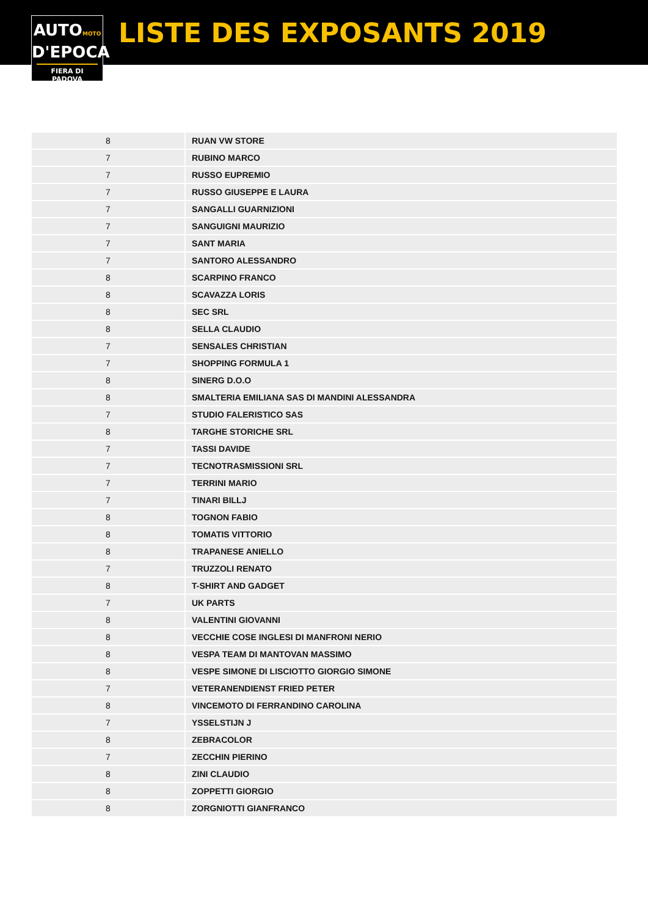AUTOMOTO
D'EPOCA
FIERA DI PADOVA
LISTE DES EXPOSANTS 2019
| 8 | RUAN VW STORE |
| 7 | RUBINO MARCO |
| 7 | RUSSO EUPREMIO |
| 7 | RUSSO GIUSEPPE E LAURA |
| 7 | SANGALLI GUARNIZIONI |
| 7 | SANGUIGNI MAURIZIO |
| 7 | SANT MARIA |
| 7 | SANTORO ALESSANDRO |
| 8 | SCARPINO FRANCO |
| 8 | SCAVAZZA LORIS |
| 8 | SEC SRL |
| 8 | SELLA CLAUDIO |
| 7 | SENSALES CHRISTIAN |
| 7 | SHOPPING FORMULA 1 |
| 8 | SINERG D.O.O |
| 8 | SMALTERIA EMILIANA SAS DI MANDINI ALESSANDRA |
| 7 | STUDIO FALERISTICO SAS |
| 8 | TARGHE STORICHE SRL |
| 7 | TASSI DAVIDE |
| 7 | TECNOTRASMISSIONI SRL |
| 7 | TERRINI MARIO |
| 7 | TINARI BILLJ |
| 8 | TOGNON FABIO |
| 8 | TOMATIS VITTORIO |
| 8 | TRAPANESE ANIELLO |
| 7 | TRUZZOLI RENATO |
| 8 | T-SHIRT AND GADGET |
| 7 | UK PARTS |
| 8 | VALENTINI GIOVANNI |
| 8 | VECCHIE COSE INGLESI DI MANFRONI NERIO |
| 8 | VESPA TEAM DI MANTOVAN MASSIMO |
| 8 | VESPE SIMONE DI LISCIOTTO GIORGIO SIMONE |
| 7 | VETERANENDIENST FRIED PETER |
| 8 | VINCEMOTO DI FERRANDINO CAROLINA |
| 7 | YSSELSTIJN J |
| 8 | ZEBRACOLOR |
| 7 | ZECCHIN PIERINO |
| 8 | ZINI CLAUDIO |
| 8 | ZOPPETTI GIORGIO |
| 8 | ZORGNIOTTI GIANFRANCO |